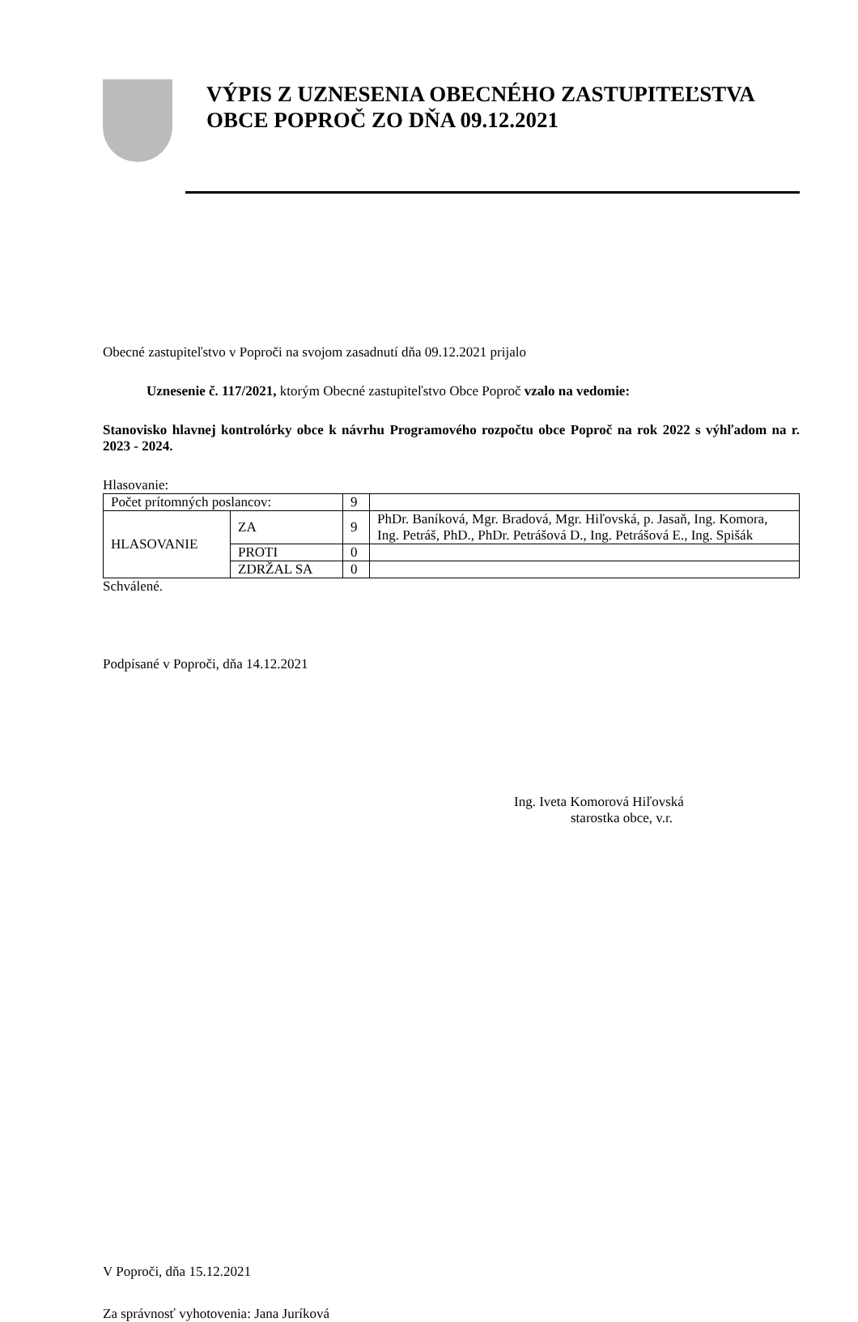VÝPIS Z UZNESENIA OBECNÉHO ZASTUPITEĽSTVA OBCE POPROČ ZO DŇA 09.12.2021
Obecné zastupiteľstvo v Poproči na svojom zasadnutí dňa 09.12.2021 prijalo
Uznesenie č. 117/2021, ktorým Obecné zastupiteľstvo Obce Poproč vzalo na vedomie:
Stanovisko hlavnej kontrolórky obce k návrhu Programového rozpočtu obce Poproč na rok 2022 s výhľadom na r. 2023 - 2024.
Hlasovanie:
| Počet prítomných poslancov: | | 9 | |
| HLASOVANIE | ZA | 9 | PhDr. Baníková, Mgr. Bradová, Mgr. Hiľovská, p. Jasaň, Ing. Komora, Ing. Petráš, PhD., PhDr. Petrášová D., Ing. Petrášová E., Ing. Spišák |
| | PROTI | 0 | |
| | ZDRŽAL SA | 0 | |
Schválené.
Podpísané v Poproči, dňa 14.12.2021
Ing. Iveta Komorová Hiľovská
starostka obce, v.r.
V Poproči, dňa 15.12.2021
Za správnosť vyhotovenia: Jana Juríková